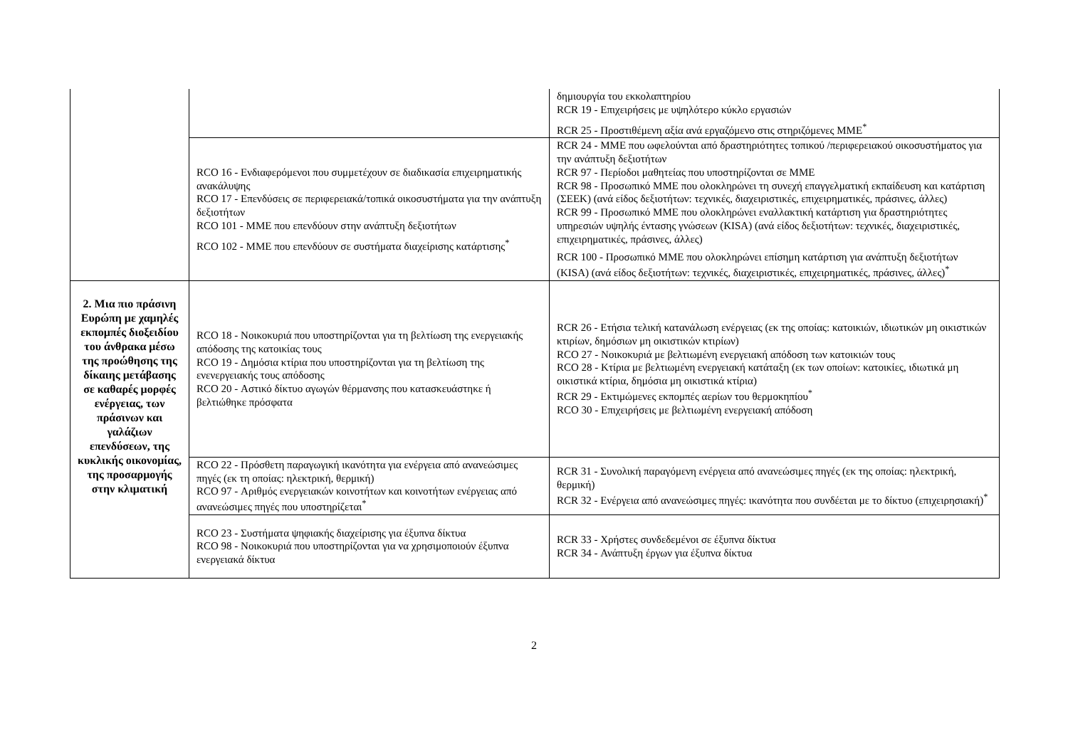| | | δημιουργία του εκκολαπτηρίου RCR 19 - Επιχειρήσεις με υψηλότερο κύκλο εργασιών RCR 25 - Προστιθέμενη αξία ανά εργαζόμενο στις στηριζόμενες ΜΜΕ<sup>*</sup> |
| | RCO 16 - Ενδιαφερόμενοι που συμμετέχουν σε διαδικασία επιχειρηματικής ανακάλυψης RCO 17 - Επενδύσεις σε περιφερειακά/τοπικά οικοσυστήματα για την ανάπτυξη δεξιοτήτων RCO 101 - ΜΜΕ που επενδύουν στην ανάπτυξη δεξιοτήτων RCO 102 - ΜΜΕ που επενδύουν σε συστήματα διαχείρισης κατάρτισης<sup>*</sup> | RCR 24 - ΜΜΕ που ωφελούνται από δραστηριότητες τοπικού /περιφερειακού οικοσυστήματος για την ανάπτυξη δεξιοτήτων RCR 97 - Περίοδοι μαθητείας που υποστηρίζονται σε ΜΜΕ RCR 98 - Προσωπικό ΜΜΕ που ολοκληρώνει τη συνεχή επαγγελματική εκπαίδευση και κατάρτιση (ΣΕΕΚ) (ανά είδος δεξιοτήτων: τεχνικές, διαχειριστικές, επιχειρηματικές, πράσινες, άλλες) RCR 99 - Προσωπικό ΜΜΕ που ολοκληρώνει εναλλακτική κατάρτιση για δραστηριότητες υπηρεσιών υψηλής έντασης γνώσεων (KISA) (ανά είδος δεξιοτήτων: τεχνικές, διαχειριστικές, επιχειρηματικές, πράσινες, άλλες) RCR 100 - Προσωπικό ΜΜΕ που ολοκληρώνει επίσημη κατάρτιση για ανάπτυξη δεξιοτήτων (KISA) (ανά είδος δεξιοτήτων: τεχνικές, διαχειριστικές, επιχειρηματικές, πράσινες, άλλες)<sup>*</sup> |
| 2. Μια πιο πράσινη Ευρώπη με χαμηλές εκπομπές διοξειδίου του άνθρακα μέσω της προώθησης της δίκαιης μετάβασης σε καθαρές μορφές ενέργειας, των πράσινων και γαλάζιων επενδύσεων, της κυκλικής οικονομίας, της προσαρμογής στην κλιματική | RCO 18 - Νοικοκυριά που υποστηρίζονται για τη βελτίωση της ενεργειακής απόδοσης της κατοικίας τους RCO 19 - Δημόσια κτίρια που υποστηρίζονται για τη βελτίωση της ενενεργειακής τους απόδοσης RCO 20 - Αστικό δίκτυο αγωγών θέρμανσης που κατασκευάστηκε ή βελτιώθηκε πρόσφατα | RCR 26 - Ετήσια τελική κατανάλωση ενέργειας (εκ της οποίας: κατοικιών, ιδιωτικών μη οικιστικών κτιρίων, δημόσιων μη οικιστικών κτιρίων) RCO 27 - Νοικοκυριά με βελτιωμένη ενεργειακή απόδοση των κατοικιών τους RCO 28 - Κτίρια με βελτιωμένη ενεργειακή κατάταξη (εκ των οποίων: κατοικίες, ιδιωτικά μη οικιστικά κτίρια, δημόσια μη οικιστικά κτίρια) RCR 29 - Εκτιμώμενες εκπομπές αερίων του θερμοκηπίου<sup>*</sup> RCO 30 - Επιχειρήσεις με βελτιωμένη ενεργειακή απόδοση |
| | RCO 22 - Πρόσθετη παραγωγική ικανότητα για ενέργεια από ανανεώσιμες πηγές (εκ τη οποίας: ηλεκτρική, θερμική) RCO 97 - Αριθμός ενεργειακών κοινοτήτων και κοινοτήτων ενέργειας από ανανεώσιμες πηγές που υποστηρίζεται<sup>*</sup> | RCR 31 - Συνολική παραγόμενη ενέργεια από ανανεώσιμες πηγές (εκ της οποίας: ηλεκτρική, θερμική) RCR 32 - Ενέργεια από ανανεώσιμες πηγές: ικανότητα που συνδέεται με το δίκτυο (επιχειρησιακή)<sup>*</sup> |
| | RCO 23 - Συστήματα ψηφιακής διαχείρισης για έξυπνα δίκτυα RCO 98 - Νοικοκυριά που υποστηρίζονται για να χρησιμοποιούν έξυπνα ενεργειακά δίκτυα | RCR 33 - Χρήστες συνδεδεμένοι σε έξυπνα δίκτυα RCR 34 - Ανάπτυξη έργων για έξυπνα δίκτυα |
2